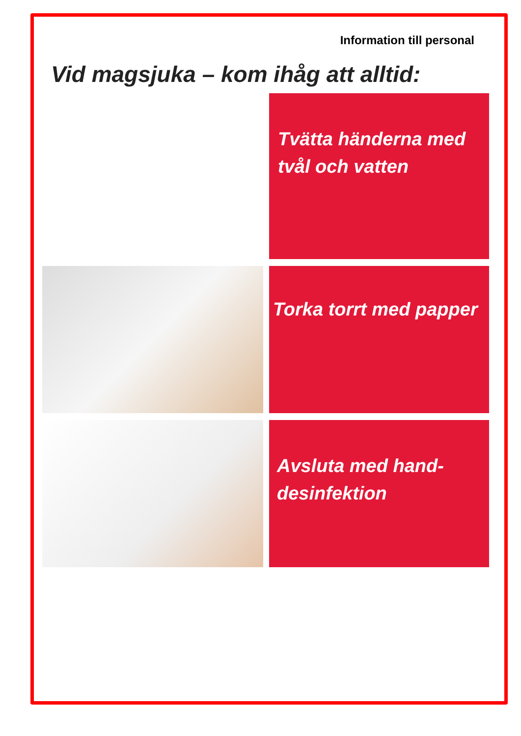Information till personal
Vid magsjuka – kom ihåg att alltid:
Tvätta händerna med tvål och vatten
Torka torrt med papper
Avsluta med hand-desinfektion